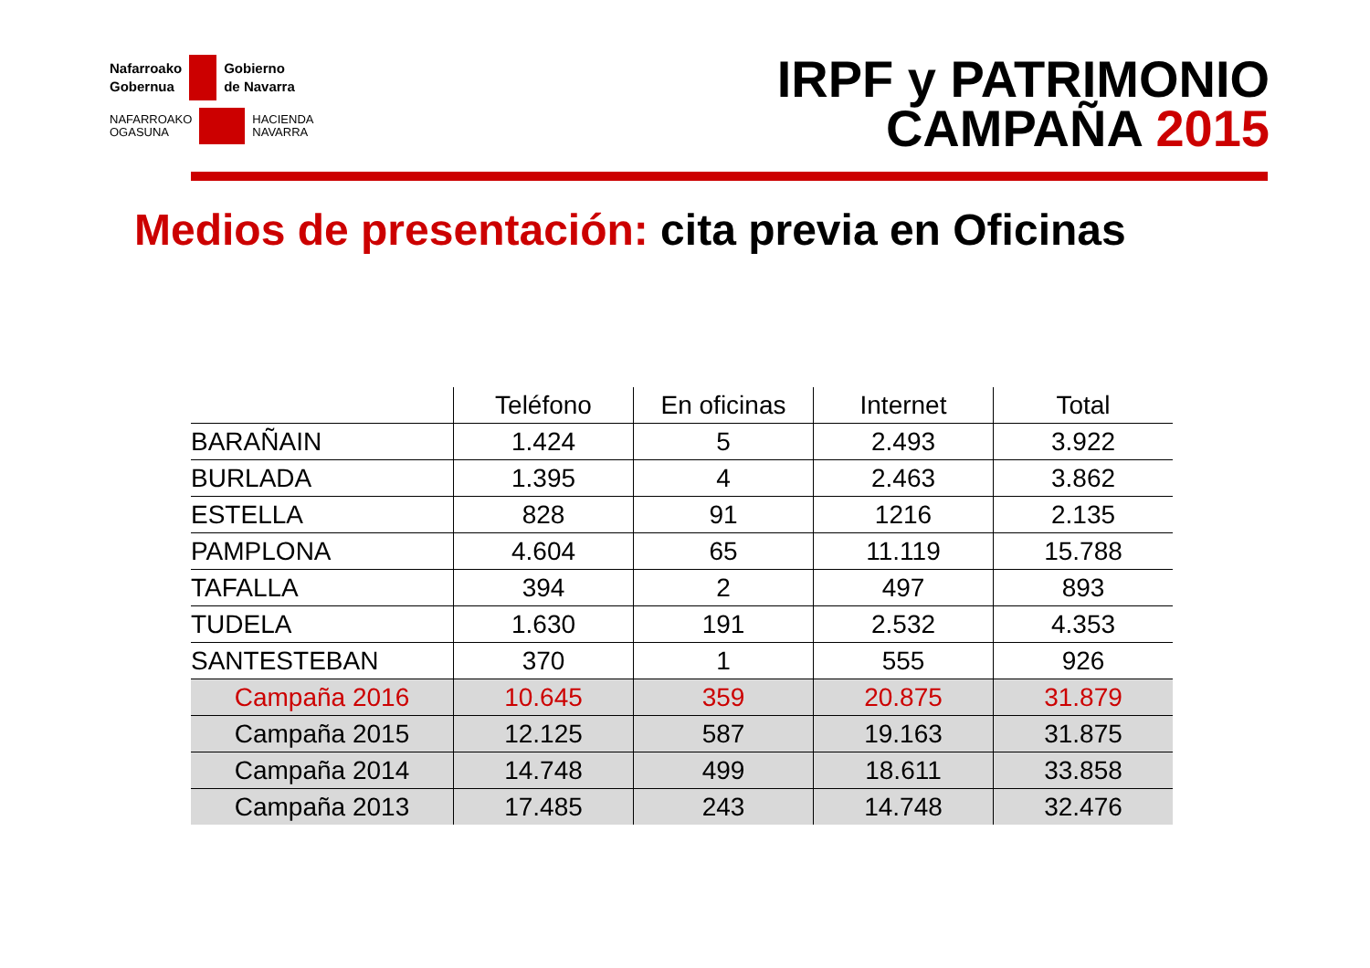Nafarroako
Gobernua
Gobierno
de Navarra
NAFARROAKO
OGASUNA
HACIENDA
NAVARRA
IRPF y PATRIMONIO
CAMPAÑA 2015
Medios de presentación: cita previa en Oficinas
| | Teléfono | En oficinas | Internet | Total |
| --- | --- | --- | --- | --- |
| BARAÑAIN | 1.424 | 5 | 2.493 | 3.922 |
| BURLADA | 1.395 | 4 | 2.463 | 3.862 |
| ESTELLA | 828 | 91 | 1216 | 2.135 |
| PAMPLONA | 4.604 | 65 | 11.119 | 15.788 |
| TAFALLA | 394 | 2 | 497 | 893 |
| TUDELA | 1.630 | 191 | 2.532 | 4.353 |
| SANTESTEBAN | 370 | 1 | 555 | 926 |
| Campaña 2016 | 10.645 | 359 | 20.875 | 31.879 |
| Campaña 2015 | 12.125 | 587 | 19.163 | 31.875 |
| Campaña 2014 | 14.748 | 499 | 18.611 | 33.858 |
| Campaña 2013 | 17.485 | 243 | 14.748 | 32.476 |